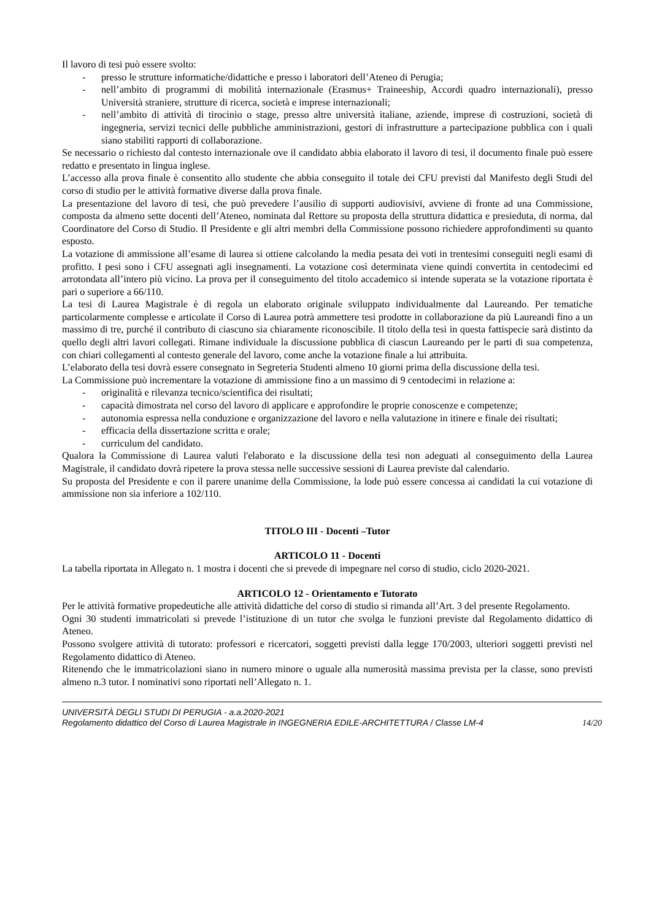Il lavoro di tesi può essere svolto:
- presso le strutture informatiche/didattiche e presso i laboratori dell’Ateneo di Perugia;
- nell’ambito di programmi di mobilità internazionale (Erasmus+ Traineeship, Accordi quadro internazionali), presso Università straniere, strutture di ricerca, società e imprese internazionali;
- nell’ambito di attività di tirocinio o stage, presso altre università italiane, aziende, imprese di costruzioni, società di ingegneria, servizi tecnici delle pubbliche amministrazioni, gestori di infrastrutture a partecipazione pubblica con i quali siano stabiliti rapporti di collaborazione.
Se necessario o richiesto dal contesto internazionale ove il candidato abbia elaborato il lavoro di tesi, il documento finale può essere redatto e presentato in lingua inglese.
L’accesso alla prova finale è consentito allo studente che abbia conseguito il totale dei CFU previsti dal Manifesto degli Studi del corso di studio per le attività formative diverse dalla prova finale.
La presentazione del lavoro di tesi, che può prevedere l’ausilio di supporti audiovisivi, avviene di fronte ad una Commissione, composta da almeno sette docenti dell’Ateneo, nominata dal Rettore su proposta della struttura didattica e presieduta, di norma, dal Coordinatore del Corso di Studio. Il Presidente e gli altri membri della Commissione possono richiedere approfondimenti su quanto esposto.
La votazione di ammissione all’esame di laurea si ottiene calcolando la media pesata dei voti in trentesimi conseguiti negli esami di profitto. I pesi sono i CFU assegnati agli insegnamenti. La votazione così determinata viene quindi convertita in centodecimi ed arrotondata all’intero più vicino. La prova per il conseguimento del titolo accademico si intende superata se la votazione riportata è pari o superiore a 66/110.
La tesi di Laurea Magistrale è di regola un elaborato originale sviluppato individualmente dal Laureando. Per tematiche particolarmente complesse e articolate il Corso di Laurea potrà ammettere tesi prodotte in collaborazione da più Laureandi fino a un massimo di tre, purché il contributo di ciascuno sia chiaramente riconoscibile. Il titolo della tesi in questa fattispecie sarà distinto da quello degli altri lavori collegati. Rimane individuale la discussione pubblica di ciascun Laureando per le parti di sua competenza, con chiari collegamenti al contesto generale del lavoro, come anche la votazione finale a lui attribuita.
L’elaborato della tesi dovrà essere consegnato in Segreteria Studenti almeno 10 giorni prima della discussione della tesi.
La Commissione può incrementare la votazione di ammissione fino a un massimo di 9 centodecimi in relazione a:
- originalità e rilevanza tecnico/scientifica dei risultati;
- capacità dimostrata nel corso del lavoro di applicare e approfondire le proprie conoscenze e competenze;
- autonomia espressa nella conduzione e organizzazione del lavoro e nella valutazione in itinere e finale dei risultati;
- efficacia della dissertazione scritta e orale;
- curriculum del candidato.
Qualora la Commissione di Laurea valuti l'elaborato e la discussione della tesi non adeguati al conseguimento della Laurea Magistrale, il candidato dovrà ripetere la prova stessa nelle successive sessioni di Laurea previste dal calendario.
Su proposta del Presidente e con il parere unanime della Commissione, la lode può essere concessa ai candidati la cui votazione di ammissione non sia inferiore a 102/110.
TITOLO III - Docenti –Tutor
ARTICOLO 11 - Docenti
La tabella riportata in Allegato n. 1 mostra i docenti che si prevede di impegnare nel corso di studio, ciclo 2020-2021.
ARTICOLO 12 - Orientamento e Tutorato
Per le attività formative propedeutiche alle attività didattiche del corso di studio si rimanda all’Art. 3 del presente Regolamento.
Ogni 30 studenti immatricolati si prevede l’istituzione di un tutor che svolga le funzioni previste dal Regolamento didattico di Ateneo.
Possono svolgere attività di tutorato: professori e ricercatori, soggetti previsti dalla legge 170/2003, ulteriori soggetti previsti nel Regolamento didattico di Ateneo.
Ritenendo che le immatricolazioni siano in numero minore o uguale alla numerosità massima prevista per la classe, sono previsti almeno n.3 tutor. I nominativi sono riportati nell’Allegato n. 1.
UNIVERSITÀ DEGLI STUDI DI PERUGIA - a.a.2020-2021
Regolamento didattico del Corso di Laurea Magistrale in INGEGNERIA EDILE-ARCHITETTURA / Classe LM-4 14/20